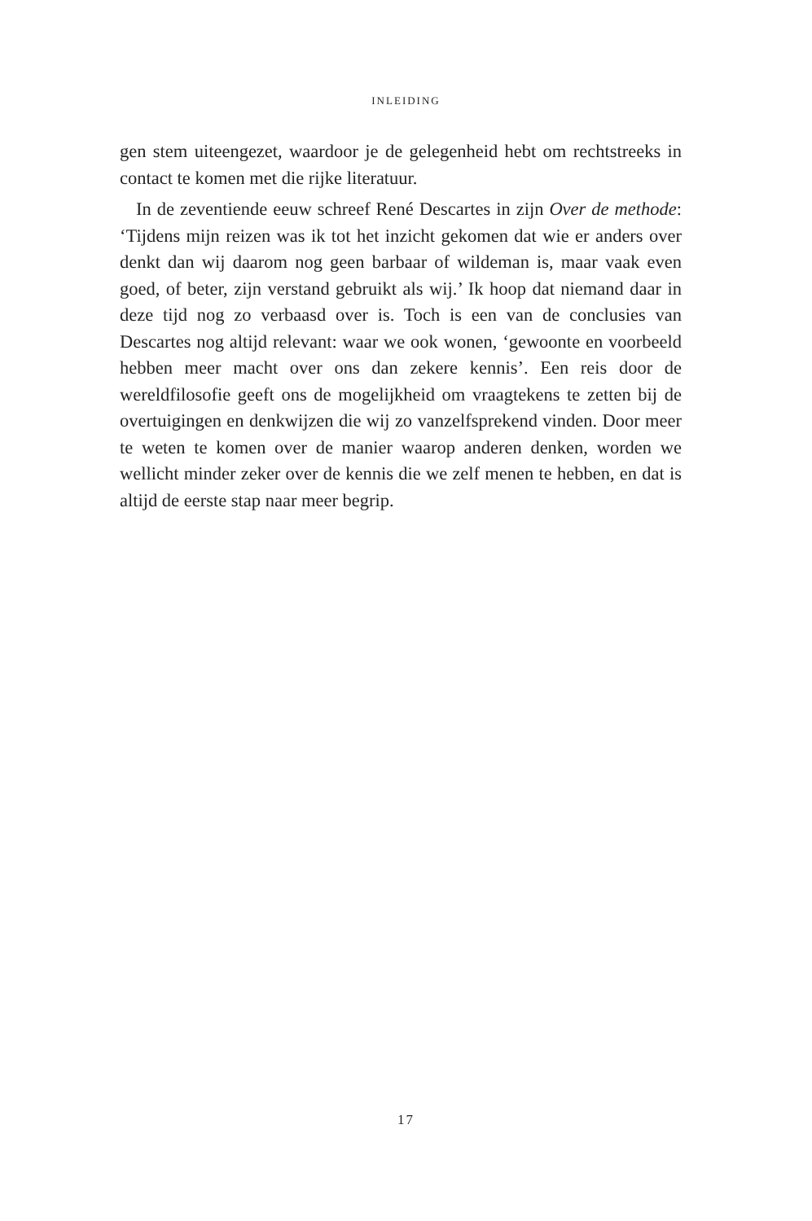INLEIDING
gen stem uiteengezet, waardoor je de gelegenheid hebt om rechtstreeks in contact te komen met die rijke literatuur.
In de zeventiende eeuw schreef René Descartes in zijn Over de methode: ‘Tijdens mijn reizen was ik tot het inzicht gekomen dat wie er anders over denkt dan wij daarom nog geen barbaar of wildeman is, maar vaak even goed, of beter, zijn verstand gebruikt als wij.’ Ik hoop dat niemand daar in deze tijd nog zo verbaasd over is. Toch is een van de conclusies van Descartes nog altijd relevant: waar we ook wonen, ‘gewoonte en voorbeeld hebben meer macht over ons dan zekere kennis’. Een reis door de wereldfilosofie geeft ons de mogelijkheid om vraagtekens te zetten bij de overtuigingen en denkwijzen die wij zo vanzelfsprekend vinden. Door meer te weten te komen over de manier waarop anderen denken, worden we wellicht minder zeker over de kennis die we zelf menen te hebben, en dat is altijd de eerste stap naar meer begrip.
17